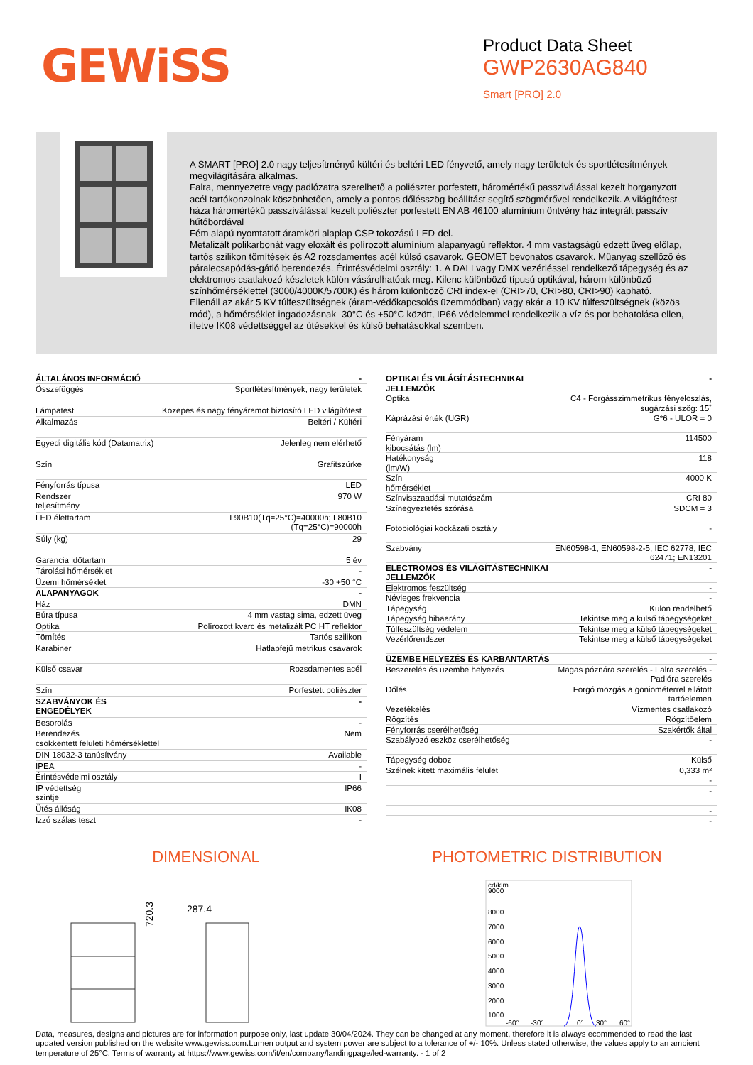GEWiSS
Product Data Sheet
GWP2630AG840
Smart [PRO] 2.0
A SMART [PRO] 2.0 nagy teljesítményű kültéri és beltéri LED fényvető, amely nagy területek és sportlétesítmények megvilágítására alkalmas.
Falra, mennyezetre vagy padlózatra szerelhető a poliészter porfestett, háromértékű passziválással kezelt horganyzott acél tartókonzolnak köszönhetően, amely a pontos dőlésszög-beállítást segítő szögmérővel rendelkezik. A világítótest háza háromértékű passziválással kezelt poliészter porfestett EN AB 46100 alumínium öntvény ház integrált passzív hűtőbordával
Fém alapú nyomtatott áramköri alaplap CSP tokozású LED-del.
Metalizált polikarbonát vagy eloxált és polírozott alumínium alapanyagú reflektor. 4 mm vastagságú edzett üveg előlap, tartós szilikon tömítések és A2 rozsdamentes acél külső csavarok. GEOMET bevonatos csavarok. Műanyag szellőző és páralecsapódás-gátló berendezés. Érintésvédelmi osztály: 1. A DALI vagy DMX vezérléssel rendelkező tápegység és az elektromos csatlakozó készletek külön vásárolhatóak meg. Kilenc különböző típusú optikával, három különböző színhőmérséklettel (3000/4000K/5700K) és három különböző CRI index-el (CRI>70, CRI>80, CRI>90) kapható.
Ellenáll az akár 5 KV túlfeszültségnek (áram-védőkapcsolós üzemmódban) vagy akár a 10 KV túlfeszültségnek (közös mód), a hőmérséklet-ingadozásnak -30°C és +50°C között, IP66 védelemmel rendelkezik a víz és por behatolása ellen, illetve IK08 védettséggel az ütésekkel és külső behatásokkal szemben.
| ÁLTALÁNOS INFORMÁCIÓ | - |
| --- | --- |
| Összefüggés | Sportlétesítmények, nagy területek |
| Lámpatest | Közepes és nagy fényáramot biztosító LED világítótest |
| Alkalmazás | Beltéri / Kültéri |
| Egyedi digitális kód (Datamatrix) | Jelenleg nem elérhető |
| Szín | Grafitszürke |
| Fényforrás típusa | LED |
| Rendszer teljesítmény | 970 W |
| LED élettartam | L90B10(Tq=25°C)=40000h; L80B10 (Tq=25°C)=90000h |
| Súly (kg) | 29 |
| Garancia időtartam | 5 év |
| Tárolási hőmérséklet | - |
| Üzemi hőmérséklet | -30 +50 °C |
| ALAPANYAGOK | - |
| Ház | DMN |
| Búra típusa | 4 mm vastag sima, edzett üveg |
| Optika | Polírozott kvarc és metalizált PC HT reflektor |
| Tömítés | Tartós szilikon |
| Karabiner | Hatlapfejű metrikus csavarok |
| Külső csavar | Rozsdamentes acél |
| Szín | Porfestett poliészter |
| SZABVÁNYOK ÉS ENGEDÉLYEK | - |
| Besorolás | - |
| Berendezés csökkentett felületi hőmérséklettel | Nem |
| DIN 18032-3 tanúsítvány | Available |
| IPEA | - |
| Érintésvédelmi osztály | I |
| IP védettség szintje | IP66 |
| Ütés állóság | IK08 |
| Izzó szálas teszt | - |
| OPTIKAI ÉS VILÁGÍTÁSTECHNIKAI JELLEMZŐK | - |
| --- | --- |
| Optika | C4 - Forgásszimmetrikus fényeloszlás, sugárzási szög: 15˚ |
| Káprázási érték (UGR) | G*6 - ULOR = 0 |
| Fényáram kibocsátás (lm) | 114500 |
| Hatékonyság (lm/W) | 118 |
| Szín hőmérséklet | 4000 K |
| Színvisszaadási mutatószám | CRI 80 |
| Színegyeztetés szórása | SDCM = 3 |
| Fotobiológiai kockázati osztály | - |
| Szabvány | EN60598-1; EN60598-2-5; IEC 62778; IEC 62471; EN13201 |
| ELECTROMOS ÉS VILÁGÍTÁSTECHNIKAI JELLEMZŐK | - |
| Elektromos feszültség | - |
| Névleges frekvencia | - |
| Tápegység | Külön rendelhető |
| Tápegység hibaarány | Tekintse meg a külső tápegységeket |
| Túlfeszültség védelem | Tekintse meg a külső tápegységeket |
| Vezérlőrendszer | Tekintse meg a külső tápegységeket |
| ÜZEMBE HELYEZÉS ÉS KARBANTARTÁS | - |
| Beszerelés és üzembe helyezés | Magas póznára szerelés - Falra szerelés - Padlóra szerelés |
| Dőlés | Forgó mozgás a goniométerrel ellátott tartóelemen |
| Vezetékelés | Vízmentes csatlakozó |
| Rögzítés | Rögzítőelem |
| Fényforrás cserélhetőség | Szakértők által |
| Szabályozó eszköz cserélhetőség | - |
| Tápegység doboz | Külső |
| Szélnek kitett maximális felület | 0,333 m² |
| | - |
| | - |
| | - |
| | - |
DIMENSIONAL PHOTOMETRIC DISTRIBUTION
720.3
287.4
cd/klm
9000
8000
7000
6000
5000
4000
3000
2000
1000
-60°
-30°
0°
30°
60°
Data, measures, designs and pictures are for information purpose only, last update 30/04/2024. They can be changed at any moment, therefore it is always ecommended to read the last updated version published on the website www.gewiss.com.Lumen output and system power are subject to a tolerance of +/- 10%. Unless stated otherwise, the values apply to an ambient temperature of 25°C. Terms of warranty at https://www.gewiss.com/it/en/company/landingpage/led-warranty. - 1 of 2